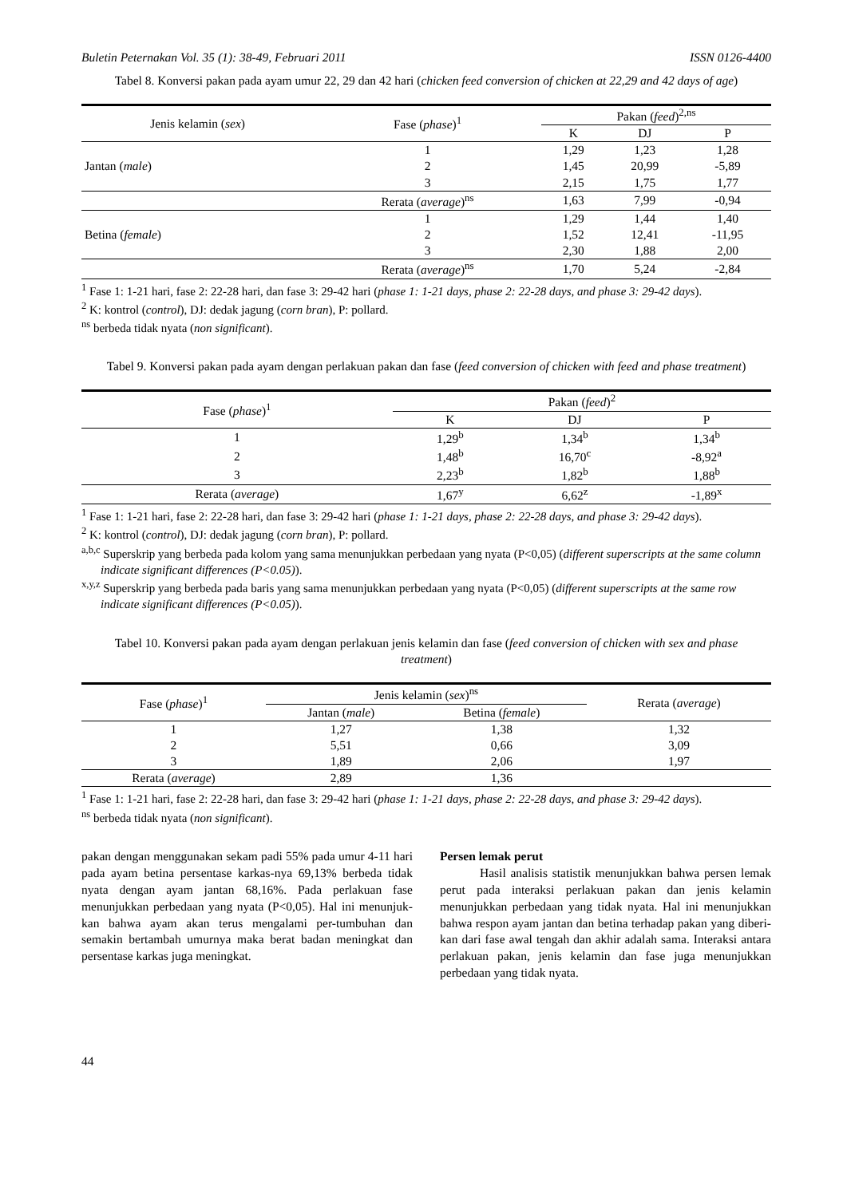Buletin Peternakan Vol. 35 (1): 38-49, Februari 2011 ISSN 0126-4400
Tabel 8. Konversi pakan pada ayam umur 22, 29 dan 42 hari (chicken feed conversion of chicken at 22,29 and 42 days of age)
| Jenis kelamin ( sex ) | Fase ( phase )<sup>1</sup> | Pakan ( feed )<sup>2,ns</sup> | | |
| --- | --- | --- | --- | --- |
| | | K | DJ | P |
| Jantan ( male ) | 1 | 1,29 | 1,23 | 1,28 |
| | 2 | 1,45 | 20,99 | -5,89 |
| | 3 | 2,15 | 1,75 | 1,77 |
| | Rerata ( average )<sup>ns</sup> | 1,63 | 7,99 | -0,94 |
| Betina ( female ) | 1 | 1,29 | 1,44 | 1,40 |
| | 2 | 1,52 | 12,41 | -11,95 |
| | 3 | 2,30 | 1,88 | 2,00 |
| | Rerata ( average )<sup>ns</sup> | 1,70 | 5,24 | -2,84 |
<sup>1</sup> Fase 1: 1-21 hari, fase 2: 22-28 hari, dan fase 3: 29-42 hari (phase 1: 1-21 days, phase 2: 22-28 days, and phase 3: 29-42 days).
<sup>2</sup> K: kontrol (control), DJ: dedak jagung (corn bran), P: pollard.
<sup>ns</sup> berbeda tidak nyata (non significant).
Tabel 9. Konversi pakan pada ayam dengan perlakuan pakan dan fase (feed conversion of chicken with feed and phase treatment)
| Fase ( phase )<sup>1</sup> | Pakan ( feed )<sup>2</sup> | | |
| --- | --- | --- | --- |
| | K | DJ | P |
| 1 | 1,29<sup>b</sup> | 1,34<sup>b</sup> | 1,34<sup>b</sup> |
| 2 | 1,48<sup>b</sup> | 16,70<sup>c</sup> | -8,92<sup>a</sup> |
| 3 | 2,23<sup>b</sup> | 1,82<sup>b</sup> | 1,88<sup>b</sup> |
| Rerata ( average ) | 1,67<sup>y</sup> | 6,62<sup>z</sup> | -1,89<sup>x</sup> |
<sup>1</sup> Fase 1: 1-21 hari, fase 2: 22-28 hari, dan fase 3: 29-42 hari (phase 1: 1-21 days, phase 2: 22-28 days, and phase 3: 29-42 days).
<sup>2</sup> K: kontrol (control), DJ: dedak jagung (corn bran), P: pollard.
<sup>a,b,c</sup> Superskrip yang berbeda pada kolom yang sama menunjukkan perbedaan yang nyata (P<0,05) (different superscripts at the same column indicate significant differences (P<0.05)).
<sup>x,y,z</sup> Superskrip yang berbeda pada baris yang sama menunjukkan perbedaan yang nyata (P<0,05) (different superscripts at the same row indicate significant differences (P<0.05)).
Tabel 10. Konversi pakan pada ayam dengan perlakuan jenis kelamin dan fase (feed conversion of chicken with sex and phase treatment)
| Fase ( phase )<sup>1</sup> | Jenis kelamin ( sex )<sup>ns</sup> | | Rerata ( average ) |
| --- | --- | --- | --- |
| | Jantan ( male ) | Betina ( female ) | |
| 1 | 1,27 | 1,38 | 1,32 |
| 2 | 5,51 | 0,66 | 3,09 |
| 3 | 1,89 | 2,06 | 1,97 |
| Rerata ( average ) | 2,89 | 1,36 | |
<sup>1</sup> Fase 1: 1-21 hari, fase 2: 22-28 hari, dan fase 3: 29-42 hari (phase 1: 1-21 days, phase 2: 22-28 days, and phase 3: 29-42 days).
<sup>ns</sup> berbeda tidak nyata (non significant).
pakan dengan menggunakan sekam padi 55% pada umur 4-11 hari pada ayam betina persentase karkas-nya 69,13% berbeda tidak nyata dengan ayam jantan 68,16%. Pada perlakuan fase menunjukkan perbedaan yang nyata (P<0,05). Hal ini menunjuk-kan bahwa ayam akan terus mengalami per-tumbuhan dan semakin bertambah umurnya maka berat badan meningkat dan persentase karkas juga meningkat.
Persen lemak perut
Hasil analisis statistik menunjukkan bahwa persen lemak perut pada interaksi perlakuan pakan dan jenis kelamin menunjukkan perbedaan yang tidak nyata. Hal ini menunjukkan bahwa respon ayam jantan dan betina terhadap pakan yang diberi-kan dari fase awal tengah dan akhir adalah sama. Interaksi antara perlakuan pakan, jenis kelamin dan fase juga menunjukkan perbedaan yang tidak nyata.
44